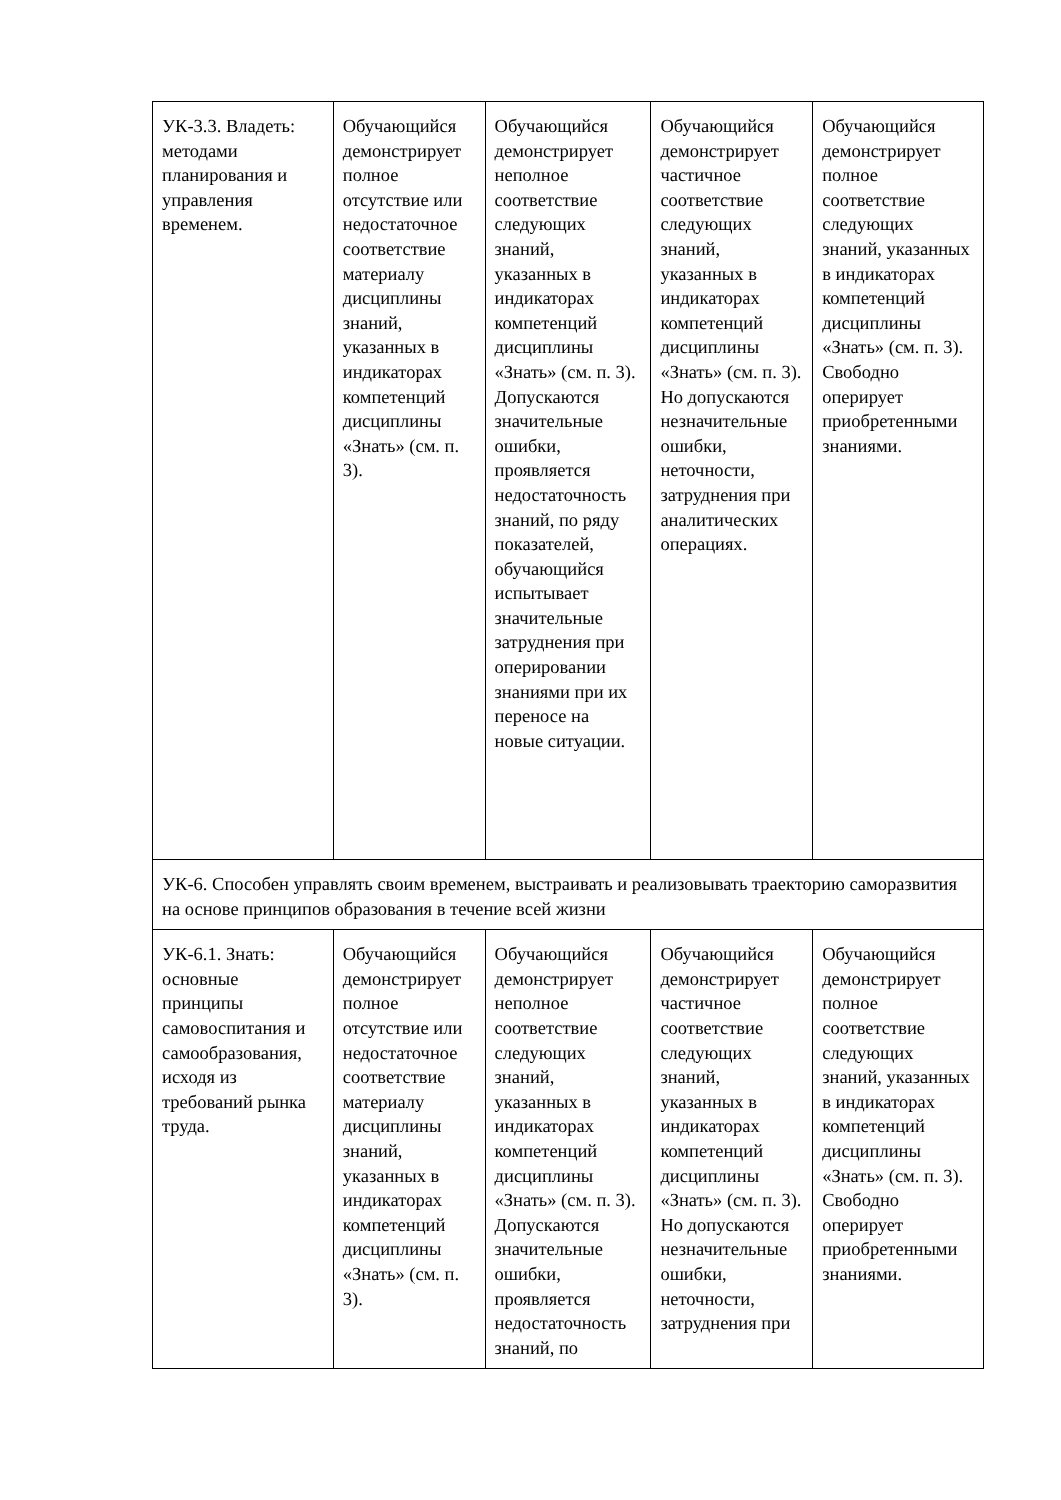| УК-3.3. Владеть: методами планирования и управления временем. | Обучающийся демонстрирует полное отсутствие или недостаточное соответствие материалу дисциплины знаний, указанных в индикаторах компетенций дисциплины «Знать» (см. п. 3). | Обучающийся демонстрирует неполное соответствие следующих знаний, указанных в индикаторах компетенций дисциплины «Знать» (см. п. 3). Допускаются значительные ошибки, проявляется недостаточность знаний, по ряду показателей, обучающийся испытывает значительные затруднения при оперировании знаниями при их переносе на новые ситуации. | Обучающийся демонстрирует частичное соответствие следующих знаний, указанных в индикаторах компетенций дисциплины «Знать» (см. п. 3). Но допускаются незначительные ошибки, неточности, затруднения при аналитических операциях. | Обучающийся демонстрирует полное соответствие следующих знаний, указанных в индикаторах компетенций дисциплины «Знать» (см. п. 3). Свободно оперирует приобретенными знаниями. |
| УК-6. Способен управлять своим временем, выстраивать и реализовывать траекторию саморазвития на основе принципов образования в течение всей жизни | | | | |
| УК-6.1. Знать: основные принципы самовоспитания и самообразования, исходя из требований рынка труда. | Обучающийся демонстрирует полное отсутствие или недостаточное соответствие материалу дисциплины знаний, указанных в индикаторах компетенций дисциплины «Знать» (см. п. 3). | Обучающийся демонстрирует неполное соответствие следующих знаний, указанных в индикаторах компетенций дисциплины «Знать» (см. п. 3). Допускаются значительные ошибки, проявляется недостаточность знаний, по | Обучающийся демонстрирует частичное соответствие следующих знаний, указанных в индикаторах компетенций дисциплины «Знать» (см. п. 3). Но допускаются незначительные ошибки, неточности, затруднения при | Обучающийся демонстрирует полное соответствие следующих знаний, указанных в индикаторах компетенций дисциплины «Знать» (см. п. 3). Свободно оперирует приобретенными знаниями. |